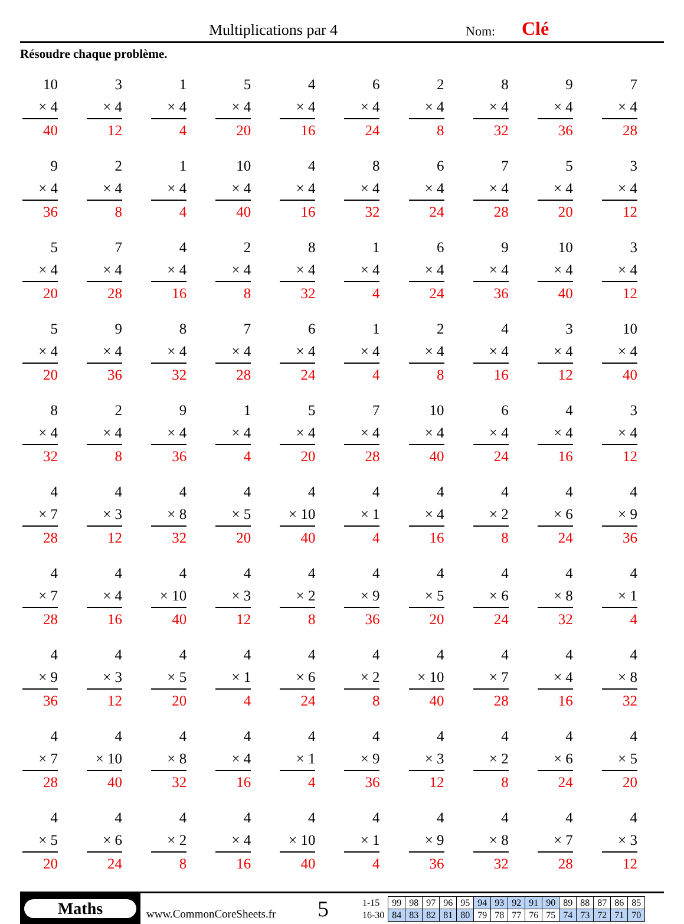Multiplications par 4 Nom: Clé
Résoudre chaque problème.
10
× 4
40
3
× 4
12
1
× 4
4
5
× 4
20
4
× 4
16
6
× 4
24
2
× 4
8
8
× 4
32
9
× 4
36
7
× 4
28
9
× 4
36
2
× 4
8
1
× 4
4
10
× 4
40
4
× 4
16
8
× 4
32
6
× 4
24
7
× 4
28
5
× 4
20
3
× 4
12
5
× 4
20
7
× 4
28
4
× 4
16
2
× 4
8
8
× 4
32
1
× 4
4
6
× 4
24
9
× 4
36
10
× 4
40
3
× 4
12
5
× 4
20
9
× 4
36
8
× 4
32
7
× 4
28
6
× 4
24
1
× 4
4
2
× 4
8
4
× 4
16
3
× 4
12
10
× 4
40
8
× 4
32
2
× 4
8
9
× 4
36
1
× 4
4
5
× 4
20
7
× 4
28
10
× 4
40
6
× 4
24
4
× 4
16
3
× 4
12
4
× 7
28
4
× 3
12
4
× 8
32
4
× 5
20
4
× 10
40
4
× 1
4
4
× 4
16
4
× 2
8
4
× 6
24
4
× 9
36
4
× 7
28
4
× 4
16
4
× 10
40
4
× 3
12
4
× 2
8
4
× 9
36
4
× 5
20
4
× 6
24
4
× 8
32
4
× 1
4
4
× 9
36
4
× 3
12
4
× 5
20
4
× 1
4
4
× 6
24
4
× 2
8
4
× 10
40
4
× 7
28
4
× 4
16
4
× 8
32
4
× 7
28
4
× 10
40
4
× 8
32
4
× 4
16
4
× 1
4
4
× 9
36
4
× 3
12
4
× 2
8
4
× 6
24
4
× 5
20
4
× 5
20
4
× 6
24
4
× 2
8
4
× 4
16
4
× 10
40
4
× 1
4
4
× 9
36
4
× 8
32
4
× 7
28
4
× 3
12
Maths
www.CommonCoreSheets.fr
5
| 1-15 | 99 | 98 | 97 | 96 | 95 | 94 | 93 | 92 | 91 | 90 | 89 | 88 | 87 | 86 | 85 |
| 16-30 | 84 | 83 | 82 | 81 | 80 | 79 | 78 | 77 | 76 | 75 | 74 | 73 | 72 | 71 | 70 |